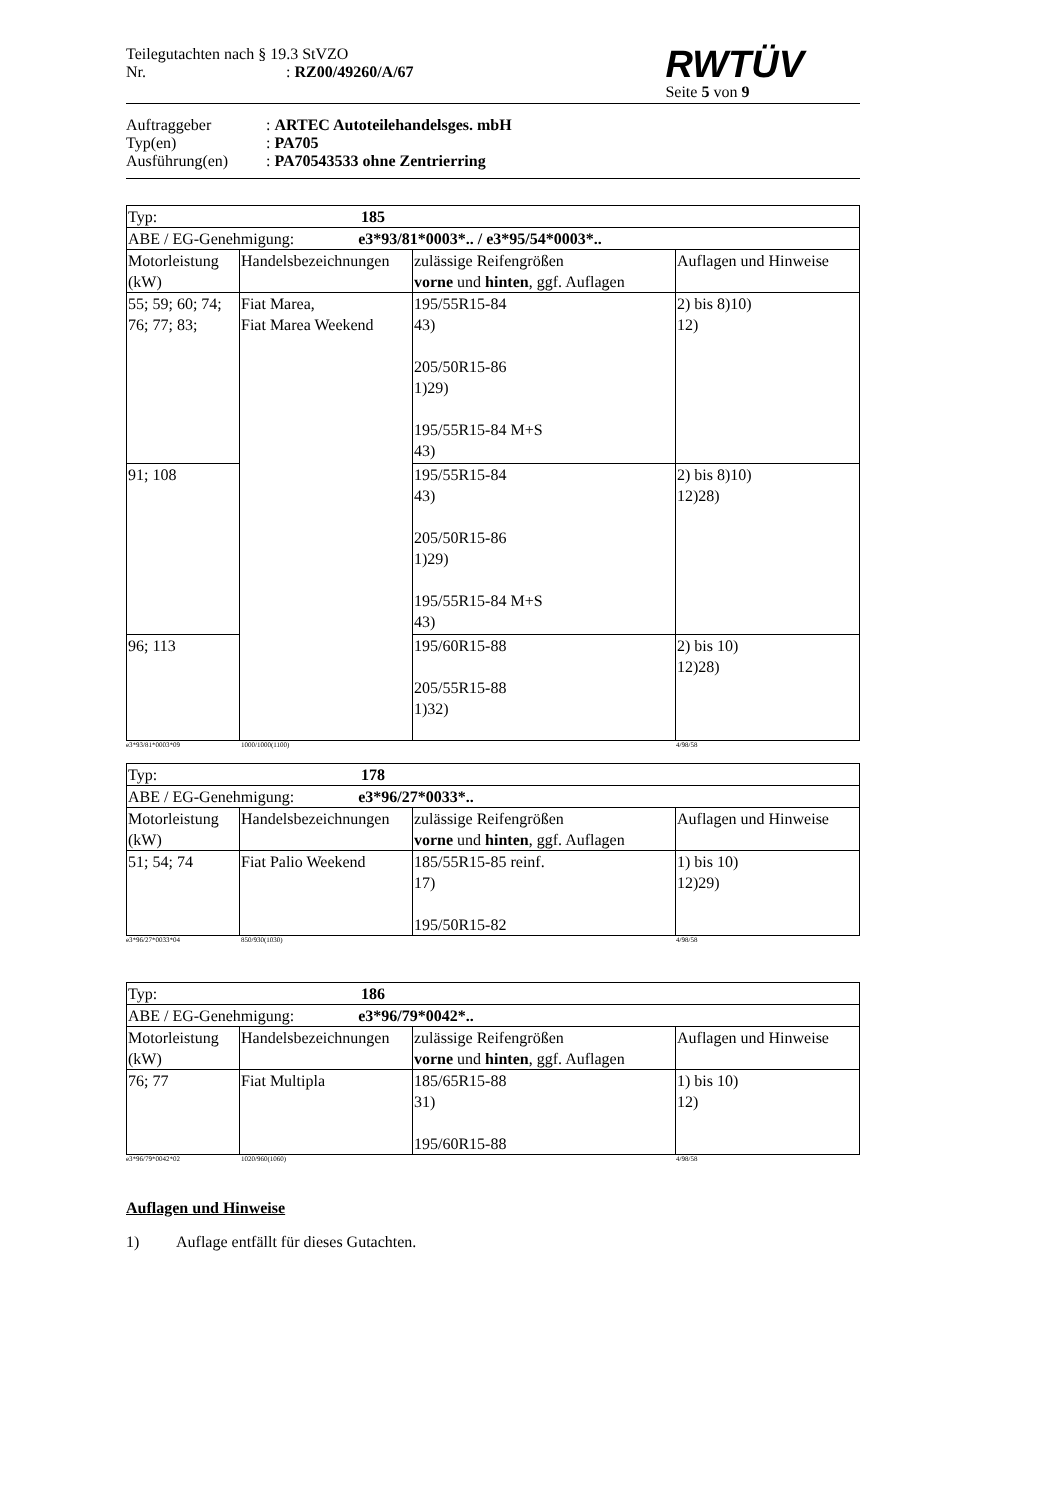Teilegutachten nach § 19.3 StVZO
Nr.: RZ00/49260/A/67
RWTÜV
Seite 5 von 9
Auftraggeber: ARTEC Autoteilehandelsges. mbH
Typ(en): PA705
Ausführung(en): PA70543533 ohne Zentrierring
| Typ: 185 | | | |
| ABE / EG-Genehmigung: e3*93/81*0003*.. / e3*95/54*0003*.. | | | |
| Motorleistung (kW) | Handelsbezeichnungen | zulässige Reifengrößen vorne und hinten , ggf. Auflagen | Auflagen und Hinweise |
| 55; 59; 60; 74; 76; 77; 83; | Fiat Marea, Fiat Marea Weekend | 195/55R15-84 43) 205/50R15-86 1)29) 195/55R15-84 M+S 43) | 2) bis 8)10) 12) |
| 91; 108 | | 195/55R15-84 43) 205/50R15-86 1)29) 195/55R15-84 M+S 43) | 2) bis 8)10) 12)28) |
| 96; 113 | | 195/60R15-88 205/55R15-88 1)32) | 2) bis 10) 12)28) |
e3*93/81*0003*09 1000/1000(1100) 4/98/58
| Typ: 178 | | | |
| ABE / EG-Genehmigung: e3*96/27*0033*.. | | | |
| Motorleistung (kW) | Handelsbezeichnungen | zulässige Reifengrößen vorne und hinten , ggf. Auflagen | Auflagen und Hinweise |
| 51; 54; 74 | Fiat Palio Weekend | 185/55R15-85 reinf. 17) 195/50R15-82 | 1) bis 10) 12)29) |
e3*96/27*0033*04 850/930(1030) 4/98/58
| Typ: 186 | | | |
| ABE / EG-Genehmigung: e3*96/79*0042*.. | | | |
| Motorleistung (kW) | Handelsbezeichnungen | zulässige Reifengrößen vorne und hinten , ggf. Auflagen | Auflagen und Hinweise |
| 76; 77 | Fiat Multipla | 185/65R15-88 31) 195/60R15-88 | 1) bis 10) 12) |
e3*96/79*0042*02 1020/960(1060) 4/98/58
Auflagen und Hinweise
1) Auflage entfällt für dieses Gutachten.